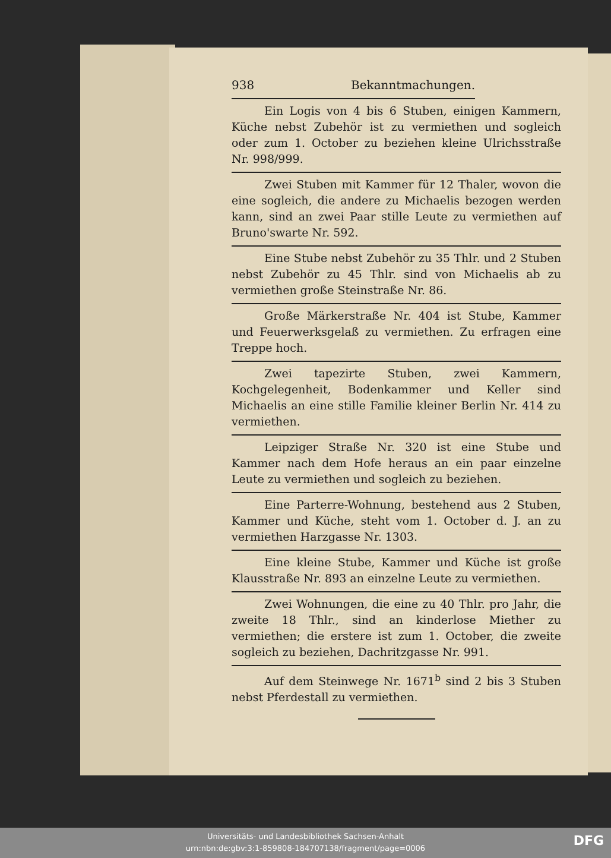938 Bekanntmachungen.
Ein Logis von 4 bis 6 Stuben, einigen Kammern, Küche nebst Zubehör ist zu vermiethen und sogleich oder zum 1. October zu beziehen kleine Ulrichsstraße Nr. 998/999.
Zwei Stuben mit Kammer für 12 Thaler, wovon die eine sogleich, die andere zu Michaelis bezogen werden kann, sind an zwei Paar stille Leute zu vermiethen auf Bruno'swarte Nr. 592.
Eine Stube nebst Zubehör zu 35 Thlr. und 2 Stuben nebst Zubehör zu 45 Thlr. sind von Michaelis ab zu vermiethen große Steinstraße Nr. 86.
Große Märkerstraße Nr. 404 ist Stube, Kammer und Feuerwerksgelaß zu vermiethen. Zu erfragen eine Treppe hoch.
Zwei tapezirte Stuben, zwei Kammern, Kochgelegenheit, Bodenkammer und Keller sind Michaelis an eine stille Familie kleiner Berlin Nr. 414 zu vermiethen.
Leipziger Straße Nr. 320 ist eine Stube und Kammer nach dem Hofe heraus an ein paar einzelne Leute zu vermiethen und sogleich zu beziehen.
Eine Parterre-Wohnung, bestehend aus 2 Stuben, Kammer und Küche, steht vom 1. October d. J. an zu vermiethen Harzgasse Nr. 1303.
Eine kleine Stube, Kammer und Küche ist große Klausstraße Nr. 893 an einzelne Leute zu vermiethen.
Zwei Wohnungen, die eine zu 40 Thlr. pro Jahr, die zweite 18 Thlr., sind an kinderlose Miether zu vermiethen; die erstere ist zum 1. October, die zweite sogleich zu beziehen, Dachritzgasse Nr. 991.
Auf dem Steinwege Nr. 1671<sup>b</sup> sind 2 bis 3 Stuben nebst Pferdestall zu vermiethen.
Universitäts- und Landesbibliothek Sachsen-Anhalt
urn:nbn:de:gbv:3:1-859808-184707138/fragment/page=0006
DFG